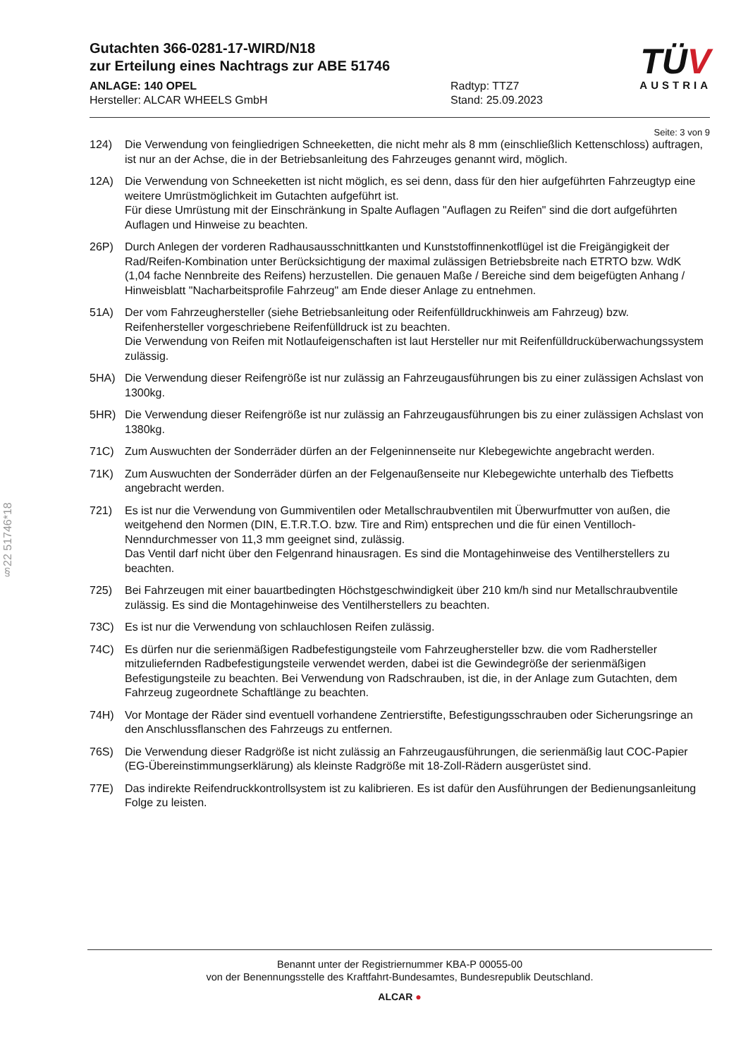Gutachten 366-0281-17-WIRD/N18
zur Erteilung eines Nachtrags zur ABE 51746
ANLAGE: 140 OPEL
Hersteller: ALCAR WHEELS GmbH
Radtyp: TTZ7
Stand: 25.09.2023
TÜV
AUSTRIA
§22 51746*18
Seite: 3 von 9
124) Die Verwendung von feingliedrigen Schneeketten, die nicht mehr als 8 mm (einschließlich Kettenschloss) auftragen, ist nur an der Achse, die in der Betriebsanleitung des Fahrzeuges genannt wird, möglich.
12A) Die Verwendung von Schneeketten ist nicht möglich, es sei denn, dass für den hier aufgeführten Fahrzeugtyp eine weitere Umrüstmöglichkeit im Gutachten aufgeführt ist.
Für diese Umrüstung mit der Einschränkung in Spalte Auflagen "Auflagen zu Reifen" sind die dort aufgeführten Auflagen und Hinweise zu beachten.
26P) Durch Anlegen der vorderen Radhausausschnittkanten und Kunststoffinnenkotflügel ist die Freigängigkeit der Rad/Reifen-Kombination unter Berücksichtigung der maximal zulässigen Betriebsbreite nach ETRTO bzw. WdK (1,04 fache Nennbreite des Reifens) herzustellen. Die genauen Maße / Bereiche sind dem beigefügten Anhang / Hinweisblatt "Nacharbeitsprofile Fahrzeug" am Ende dieser Anlage zu entnehmen.
51A) Der vom Fahrzeughersteller (siehe Betriebsanleitung oder Reifenfülldruckhinweis am Fahrzeug) bzw. Reifenhersteller vorgeschriebene Reifenfülldruck ist zu beachten.
Die Verwendung von Reifen mit Notlaufeigenschaften ist laut Hersteller nur mit Reifenfülldrucküberwachungssystem zulässig.
5HA) Die Verwendung dieser Reifengröße ist nur zulässig an Fahrzeugausführungen bis zu einer zulässigen Achslast von 1300kg.
5HR) Die Verwendung dieser Reifengröße ist nur zulässig an Fahrzeugausführungen bis zu einer zulässigen Achslast von 1380kg.
71C) Zum Auswuchten der Sonderräder dürfen an der Felgeninnenseite nur Klebegewichte angebracht werden.
71K) Zum Auswuchten der Sonderräder dürfen an der Felgenaußenseite nur Klebegewichte unterhalb des Tiefbetts angebracht werden.
721) Es ist nur die Verwendung von Gummiventilen oder Metallschraubventilen mit Überwurfmutter von außen, die weitgehend den Normen (DIN, E.T.R.T.O. bzw. Tire and Rim) entsprechen und die für einen Ventilloch-Nenndurchmesser von 11,3 mm geeignet sind, zulässig.
Das Ventil darf nicht über den Felgenrand hinausragen. Es sind die Montagehinweise des Ventilherstellers zu beachten.
725) Bei Fahrzeugen mit einer bauartbedingten Höchstgeschwindigkeit über 210 km/h sind nur Metallschraubventile zulässig. Es sind die Montagehinweise des Ventilherstellers zu beachten.
73C) Es ist nur die Verwendung von schlauchlosen Reifen zulässig.
74C) Es dürfen nur die serienmäßigen Radbefestigungsteile vom Fahrzeughersteller bzw. die vom Radhersteller mitzuliefernden Radbefestigungsteile verwendet werden, dabei ist die Gewindegröße der serienmäßigen Befestigungsteile zu beachten. Bei Verwendung von Radschrauben, ist die, in der Anlage zum Gutachten, dem Fahrzeug zugeordnete Schaftlänge zu beachten.
74H) Vor Montage der Räder sind eventuell vorhandene Zentrierstifte, Befestigungsschrauben oder Sicherungsringe an den Anschlussflanschen des Fahrzeugs zu entfernen.
76S) Die Verwendung dieser Radgröße ist nicht zulässig an Fahrzeugausführungen, die serienmäßig laut COC-Papier (EG-Übereinstimmungserklärung) als kleinste Radgröße mit 18-Zoll-Rädern ausgerüstet sind.
77E) Das indirekte Reifendruckkontrollsystem ist zu kalibrieren. Es ist dafür den Ausführungen der Bedienungsanleitung Folge zu leisten.
Benannt unter der Registriernummer KBA-P 00055-00
von der Benennungsstelle des Kraftfahrt-Bundesamtes, Bundesrepublik Deutschland.
ALCAR ●